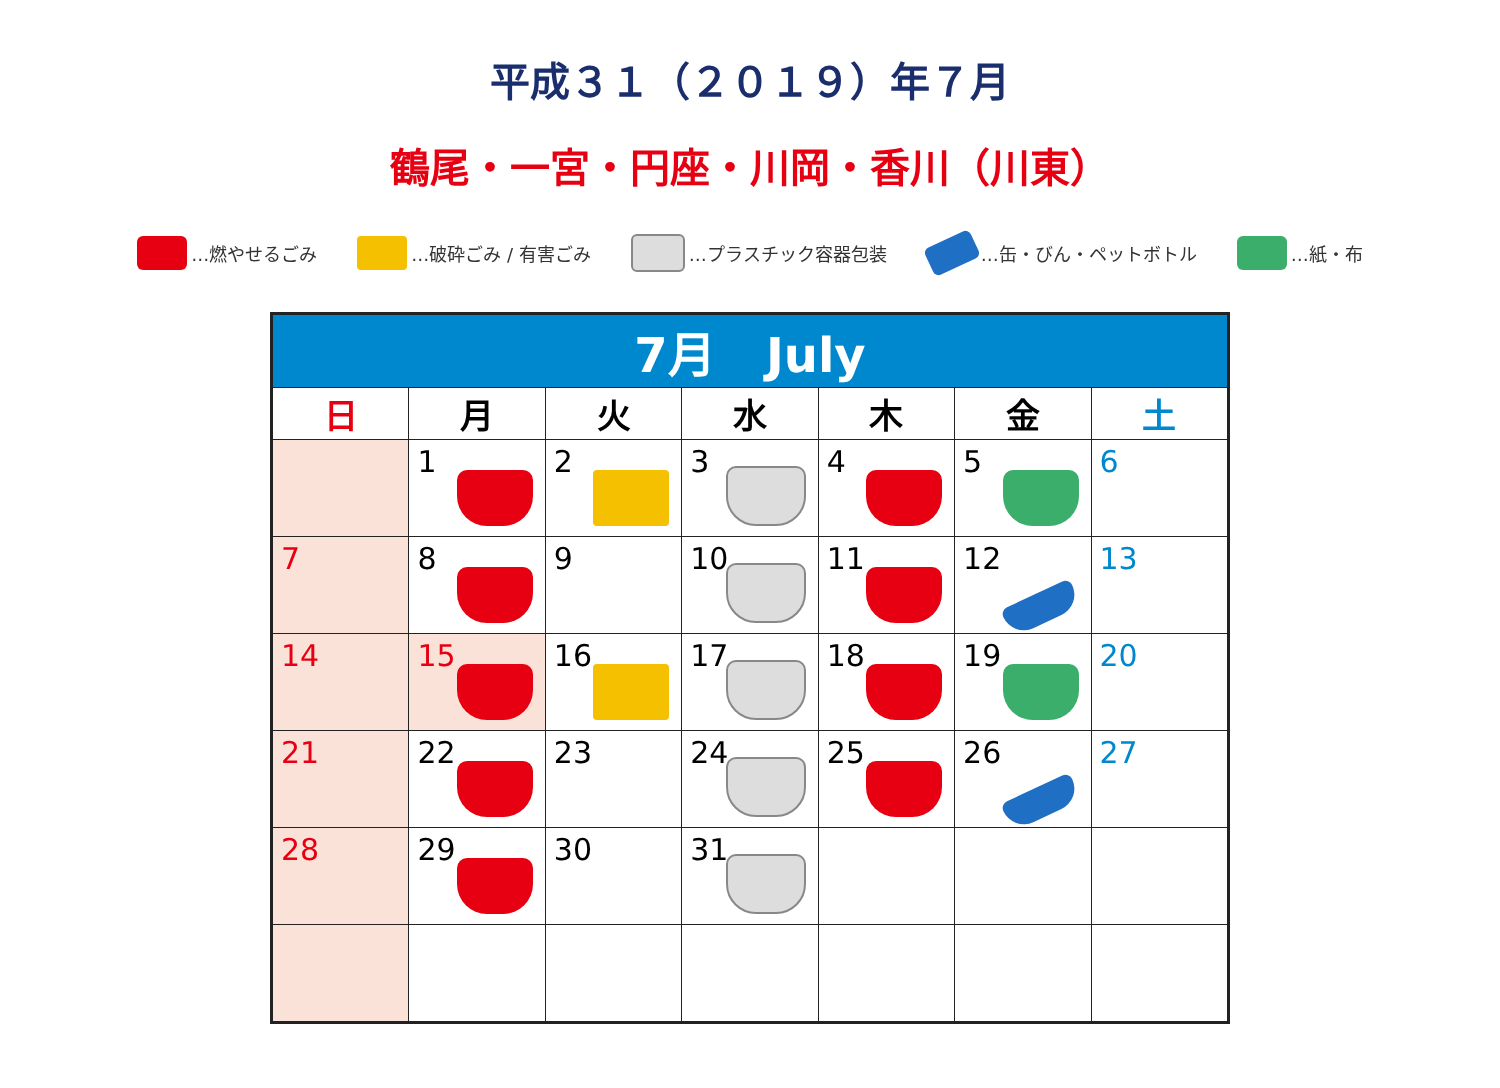平成３１（２０１９）年７月
鶴尾・一宮・円座・川岡・香川（川東）
…燃やせるごみ …破砕ごみ / 有害ごみ …プラスチック容器包装 …缶・びん・ペットボトル …紙・布
| 7月 July | | | | | | |
| --- | --- | --- | --- | --- | --- | --- |
| 日 | 月 | 火 | 水 | 木 | 金 | 土 |
| | 1 | 2 | 3 | 4 | 5 | 6 |
| 7 | 8 | 9 | 10 | 11 | 12 | 13 |
| 14 | 15 | 16 | 17 | 18 | 19 | 20 |
| 21 | 22 | 23 | 24 | 25 | 26 | 27 |
| 28 | 29 | 30 | 31 | | | |